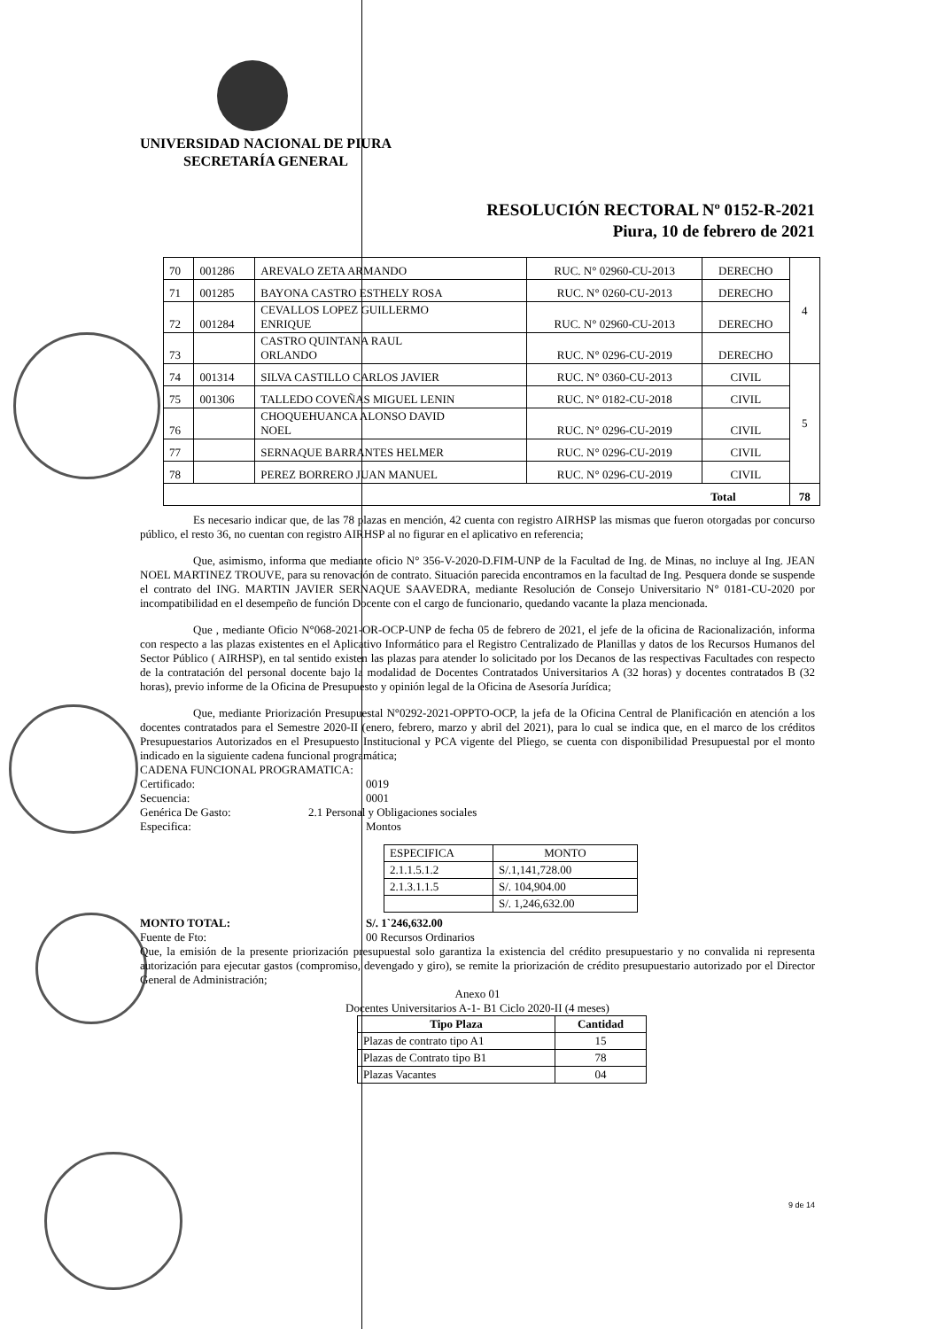UNIVERSIDAD NACIONAL DE PIURA
SECRETARÍA GENERAL
RESOLUCIÓN RECTORAL Nº 0152-R-2021
Piura, 10 de febrero de 2021
| 70 | 001286 | AREVALO ZETA ARMANDO | RUC. N° 02960-CU-2013 | DERECHO | 4 |
| 71 | 001285 | BAYONA CASTRO ESTHELY ROSA | RUC. N° 0260-CU-2013 | DERECHO | |
| 72 | 001284 | CEVALLOS LOPEZ GUILLERMO ENRIQUE | RUC. N° 02960-CU-2013 | DERECHO | |
| 73 | | CASTRO QUINTANA RAUL ORLANDO | RUC. N° 0296-CU-2019 | DERECHO | |
| 74 | 001314 | SILVA CASTILLO CARLOS JAVIER | RUC. N° 0360-CU-2013 | CIVIL | 5 |
| 75 | 001306 | TALLEDO COVEÑAS MIGUEL LENIN | RUC. N° 0182-CU-2018 | CIVIL | |
| 76 | | CHOQUEHUANCA ALONSO DAVID NOEL | RUC. N° 0296-CU-2019 | CIVIL | |
| 77 | | SERNAQUE BARRANTES HELMER | RUC. N° 0296-CU-2019 | CIVIL | |
| 78 | | PEREZ BORRERO JUAN MANUEL | RUC. N° 0296-CU-2019 | CIVIL | |
| Total | | | | | 78 |
Es necesario indicar que, de las 78 plazas en mención, 42 cuenta con registro AIRHSP las mismas que fueron otorgadas por concurso público, el resto 36, no cuentan con registro AIRHSP al no figurar en el aplicativo en referencia;
Que, asimismo, informa que mediante oficio N° 356-V-2020-D.FIM-UNP de la Facultad de Ing. de Minas, no incluye al Ing. JEAN NOEL MARTINEZ TROUVE, para su renovación de contrato. Situación parecida encontramos en la facultad de Ing. Pesquera donde se suspende el contrato del ING. MARTIN JAVIER SERNAQUE SAAVEDRA, mediante Resolución de Consejo Universitario N° 0181-CU-2020 por incompatibilidad en el desempeño de función Docente con el cargo de funcionario, quedando vacante la plaza mencionada.
Que , mediante Oficio N°068-2021-OR-OCP-UNP de fecha 05 de febrero de 2021, el jefe de la oficina de Racionalización, informa con respecto a las plazas existentes en el Aplicativo Informático para el Registro Centralizado de Planillas y datos de los Recursos Humanos del Sector Público ( AIRHSP), en tal sentido existen las plazas para atender lo solicitado por los Decanos de las respectivas Facultades con respecto de la contratación del personal docente bajo la modalidad de Docentes Contratados Universitarios A (32 horas) y docentes contratados B (32 horas), previo informe de la Oficina de Presupuesto y opinión legal de la Oficina de Asesoría Jurídica;
Que, mediante Priorización Presupuestal N°0292-2021-OPPTO-OCP, la jefa de la Oficina Central de Planificación en atención a los docentes contratados para el Semestre 2020-II (enero, febrero, marzo y abril del 2021), para lo cual se indica que, en el marco de los créditos Presupuestarios Autorizados en el Presupuesto Institucional y PCA vigente del Pliego, se cuenta con disponibilidad Presupuestal por el monto indicado en la siguiente cadena funcional programática;
CADENA FUNCIONAL PROGRAMATICA:
Certificado: 0019
Secuencia: 0001
Genérica De Gasto: 2.1 Personal y Obligaciones sociales
Especifica: Montos
| ESPECIFICA | MONTO |
| 2.1.1.5.1.2 | S/.1,141,728.00 |
| 2.1.3.1.1.5 | S/. 104,904.00 |
| | S/. 1,246,632.00 |
MONTO TOTAL: S/. 1`246,632.00
Fuente de Fto: 00 Recursos Ordinarios
Que, la emisión de la presente priorización presupuestal solo garantiza la existencia del crédito presupuestario y no convalida ni representa autorización para ejecutar gastos (compromiso, devengado y giro), se remite la priorización de crédito presupuestario autorizado por el Director General de Administración;
Anexo 01
Docentes Universitarios A-1- B1 Ciclo 2020-II (4 meses)
| Tipo Plaza | Cantidad |
| --- | --- |
| Plazas de contrato tipo A1 | 15 |
| Plazas de Contrato tipo B1 | 78 |
| Plazas Vacantes | 04 |
9 de 14